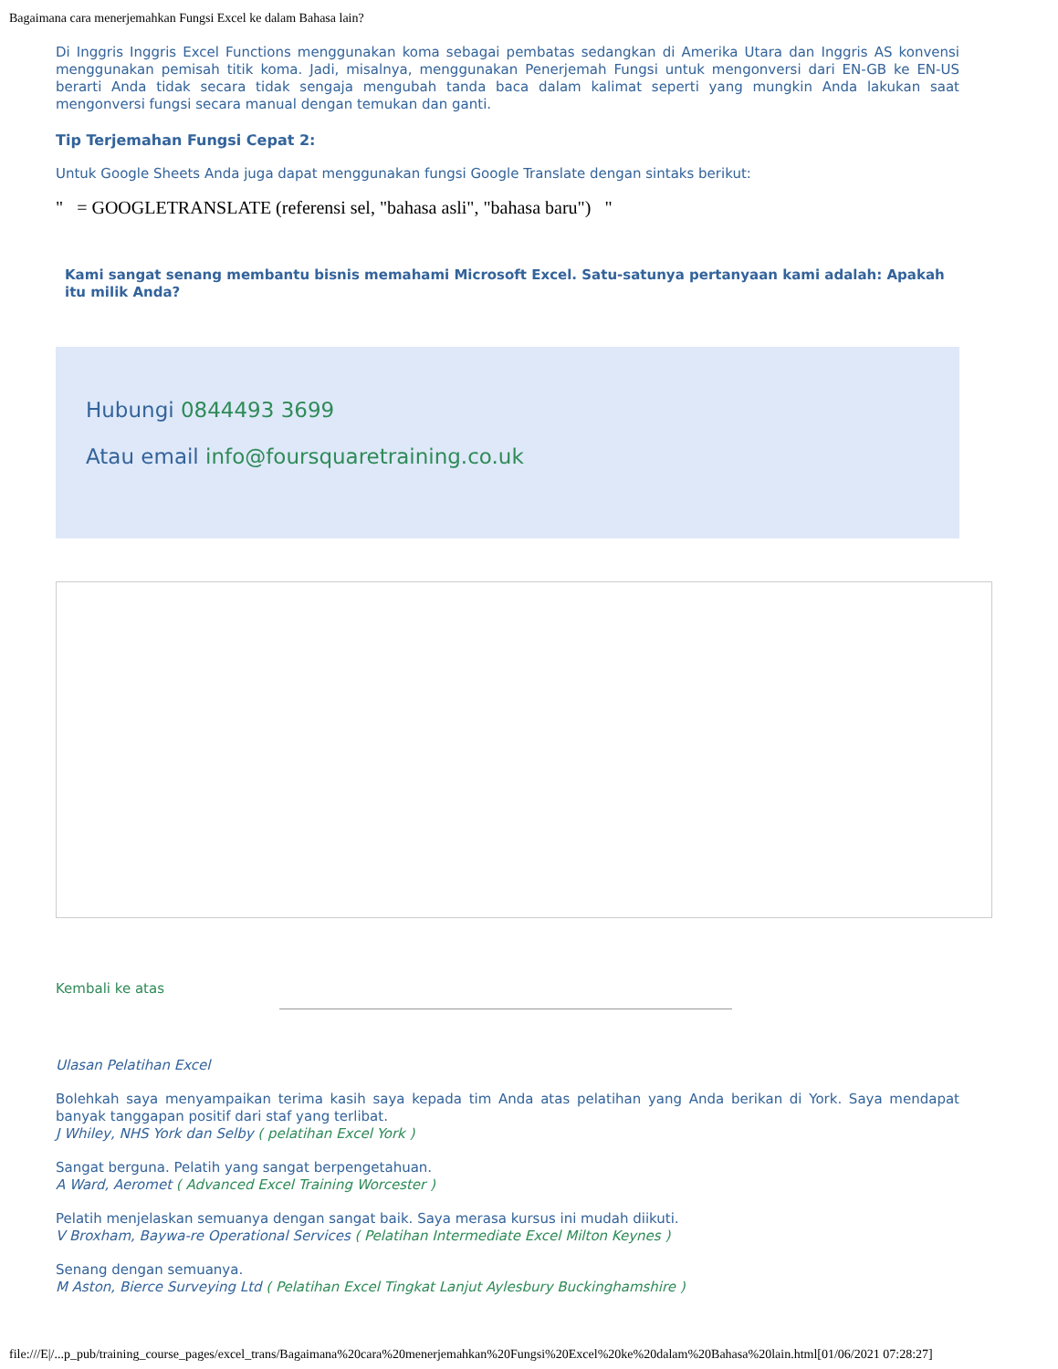Bagaimana cara menerjemahkan Fungsi Excel ke dalam Bahasa lain?
Di Inggris Inggris Excel Functions menggunakan koma sebagai pembatas sedangkan di Amerika Utara dan Inggris AS konvensi menggunakan pemisah titik koma. Jadi, misalnya, menggunakan Penerjemah Fungsi untuk mengonversi dari EN-GB ke EN-US berarti Anda tidak secara tidak sengaja mengubah tanda baca dalam kalimat seperti yang mungkin Anda lakukan saat mengonversi fungsi secara manual dengan temukan dan ganti.
Tip Terjemahan Fungsi Cepat 2:
Untuk Google Sheets Anda juga dapat menggunakan fungsi Google Translate dengan sintaks berikut:
" = GOOGLETRANSLATE (referensi sel, "bahasa asli", "bahasa baru") "
Kami sangat senang membantu bisnis memahami Microsoft Excel. Satu-satunya pertanyaan kami adalah: Apakah itu milik Anda?
Hubungi 0844493 3699
Atau email info@foursquaretraining.co.uk
Kembali ke atas
Ulasan Pelatihan Excel
Bolehkah saya menyampaikan terima kasih saya kepada tim Anda atas pelatihan yang Anda berikan di York. Saya mendapat banyak tanggapan positif dari staf yang terlibat.
J Whiley, NHS York dan Selby ( pelatihan Excel York )
Sangat berguna. Pelatih yang sangat berpengetahuan.
A Ward, Aeromet ( Advanced Excel Training Worcester )
Pelatih menjelaskan semuanya dengan sangat baik. Saya merasa kursus ini mudah diikuti.
V Broxham, Baywa-re Operational Services ( Pelatihan Intermediate Excel Milton Keynes )
Senang dengan semuanya.
M Aston, Bierce Surveying Ltd ( Pelatihan Excel Tingkat Lanjut Aylesbury Buckinghamshire )
file:///E|/...p_pub/training_course_pages/excel_trans/Bagaimana%20cara%20menerjemahkan%20Fungsi%20Excel%20ke%20dalam%20Bahasa%20lain.html[01/06/2021 07:28:27]